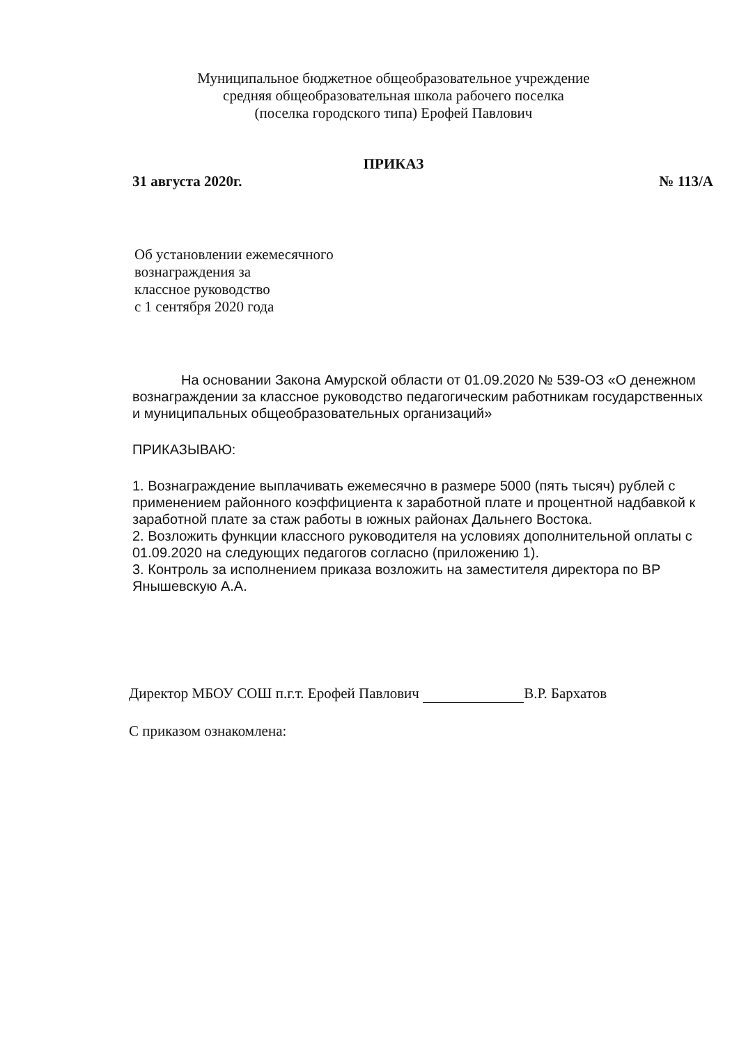Муниципальное бюджетное общеобразовательное учреждение
средняя общеобразовательная школа рабочего поселка
(поселка городского типа) Ерофей Павлович
ПРИКАЗ
31 августа 2020г. № 113/А
Об установлении ежемесячного
вознаграждения за
классное руководство
с 1 сентября 2020 года
На основании Закона Амурской области от 01.09.2020 № 539-ОЗ «О денежном вознаграждении за классное руководство педагогическим работникам государственных и муниципальных общеобразовательных организаций»
ПРИКАЗЫВАЮ:
1. Вознаграждение выплачивать ежемесячно в размере 5000 (пять тысяч) рублей с применением районного коэффициента к заработной плате и процентной надбавкой к заработной плате за стаж работы в южных районах Дальнего Востока.
2. Возложить функции классного руководителя на условиях дополнительной оплаты с 01.09.2020 на следующих педагогов согласно (приложению 1).
3. Контроль за исполнением приказа возложить на заместителя директора по ВР Янышевскую А.А.
Директор МБОУ СОШ п.г.т. Ерофей Павлович В.Р. Бархатов
С приказом ознакомлена: